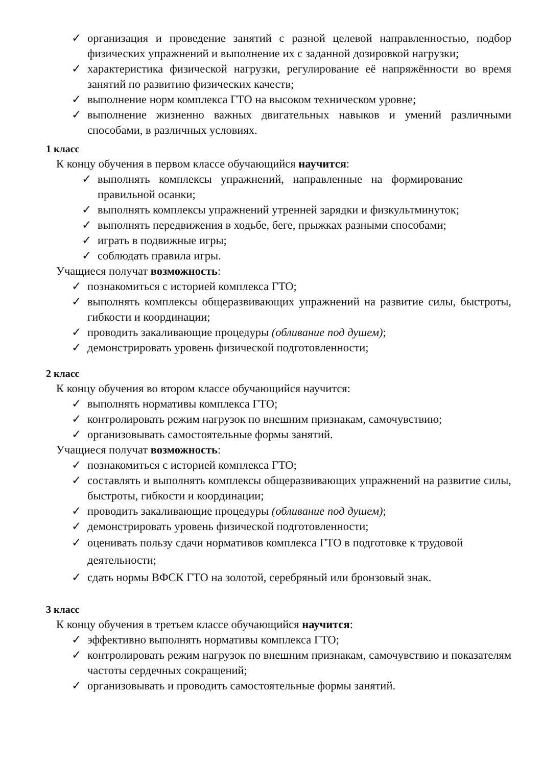✓ организация и проведение занятий с разной целевой направленностью, подбор физических упражнений и выполнение их с заданной дозировкой нагрузки;
✓ характеристика физической нагрузки, регулирование её напряжённости во время занятий по развитию физических качеств;
✓ выполнение норм комплекса ГТО на высоком техническом уровне;
✓ выполнение жизненно важных двигательных навыков и умений различными способами, в различных условиях.
1 класс
К концу обучения в первом классе обучающийся научится:
✓ выполнять комплексы упражнений, направленные на формирование правильной осанки;
✓ выполнять комплексы упражнений утренней зарядки и физкультминуток;
✓ выполнять передвижения в ходьбе, беге, прыжках разными способами;
✓ играть в подвижные игры;
✓ соблюдать правила игры.
Учащиеся получат возможность:
✓ познакомиться с историей комплекса ГТО;
✓ выполнять комплексы общеразвивающих упражнений на развитие силы, быстроты, гибкости и координации;
✓ проводить закаливающие процедуры (обливание под душем);
✓ демонстрировать уровень физической подготовленности;
2 класс
К концу обучения во втором классе обучающийся научится:
✓ выполнять нормативы комплекса ГТО;
✓ контролировать режим нагрузок по внешним признакам, самочувствию;
✓ организовывать самостоятельные формы занятий.
Учащиеся получат возможность:
✓ познакомиться с историей комплекса ГТО;
✓ составлять и выполнять комплексы общеразвивающих упражнений на развитие силы, быстроты, гибкости и координации;
✓ проводить закаливающие процедуры (обливание под душем);
✓ демонстрировать уровень физической подготовленности;
✓ оценивать пользу сдачи нормативов комплекса ГТО в подготовке к трудовой деятельности;
✓ сдать нормы ВФСК ГТО на золотой, серебряный или бронзовый знак.
3 класс
К концу обучения в третьем классе обучающийся научится:
✓ эффективно выполнять нормативы комплекса ГТО;
✓ контролировать режим нагрузок по внешним признакам, самочувствию и показателям частоты сердечных сокращений;
✓ организовывать и проводить самостоятельные формы занятий.